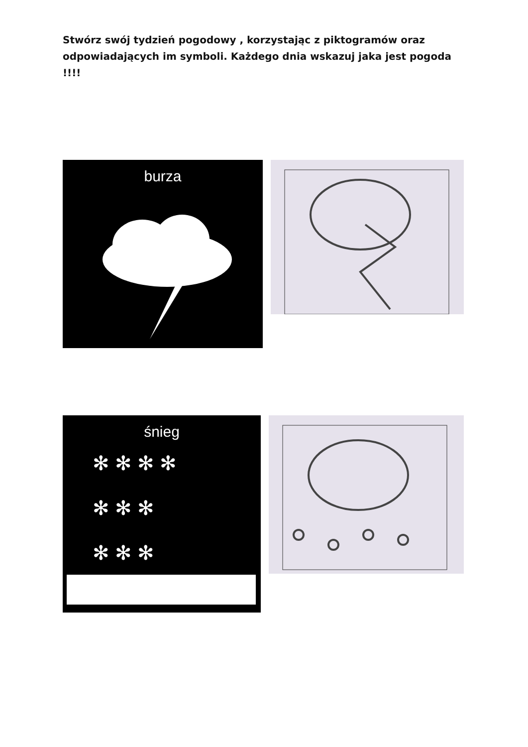Stwórz swój tydzień pogodowy , korzystając z piktogramów oraz odpowiadających im symboli. Każdego dnia wskazuj jaka jest pogoda !!!!
burza
śnieg
✻ ✻ ✻ ✻
✻ ✻ ✻
✻ ✻ ✻